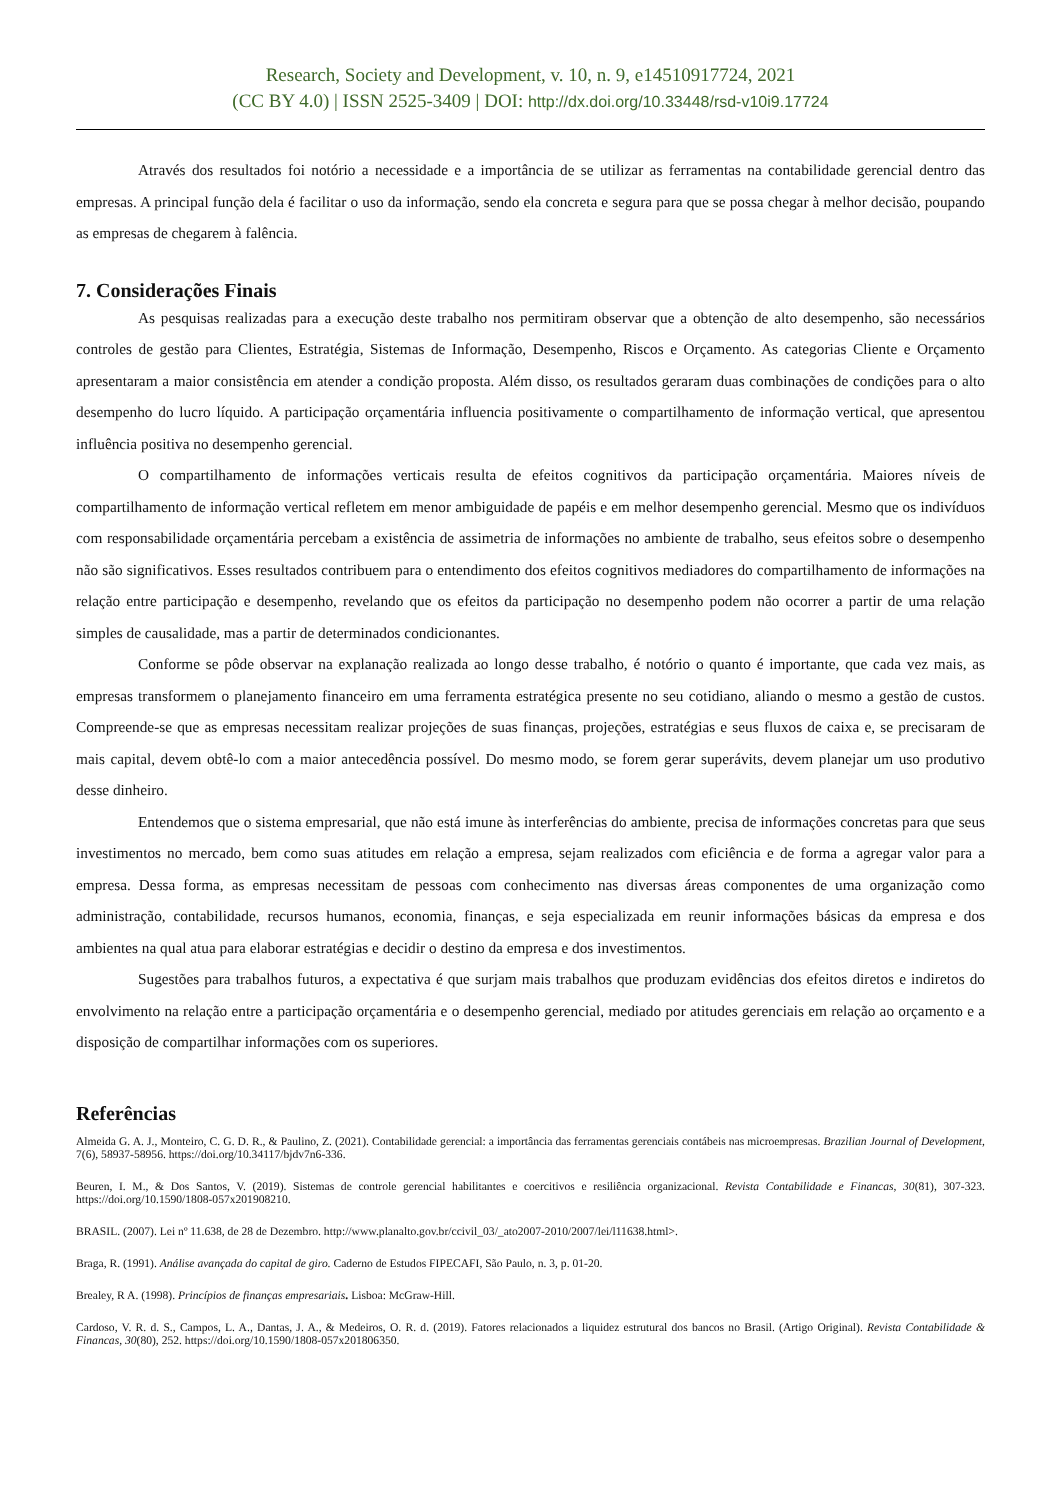Research, Society and Development, v. 10, n. 9, e14510917724, 2021
(CC BY 4.0) | ISSN 2525-3409 | DOI: http://dx.doi.org/10.33448/rsd-v10i9.17724
Através dos resultados foi notório a necessidade e a importância de se utilizar as ferramentas na contabilidade gerencial dentro das empresas. A principal função dela é facilitar o uso da informação, sendo ela concreta e segura para que se possa chegar à melhor decisão, poupando as empresas de chegarem à falência.
7. Considerações Finais
As pesquisas realizadas para a execução deste trabalho nos permitiram observar que a obtenção de alto desempenho, são necessários controles de gestão para Clientes, Estratégia, Sistemas de Informação, Desempenho, Riscos e Orçamento. As categorias Cliente e Orçamento apresentaram a maior consistência em atender a condição proposta. Além disso, os resultados geraram duas combinações de condições para o alto desempenho do lucro líquido. A participação orçamentária influencia positivamente o compartilhamento de informação vertical, que apresentou influência positiva no desempenho gerencial.
O compartilhamento de informações verticais resulta de efeitos cognitivos da participação orçamentária. Maiores níveis de compartilhamento de informação vertical refletem em menor ambiguidade de papéis e em melhor desempenho gerencial. Mesmo que os indivíduos com responsabilidade orçamentária percebam a existência de assimetria de informações no ambiente de trabalho, seus efeitos sobre o desempenho não são significativos. Esses resultados contribuem para o entendimento dos efeitos cognitivos mediadores do compartilhamento de informações na relação entre participação e desempenho, revelando que os efeitos da participação no desempenho podem não ocorrer a partir de uma relação simples de causalidade, mas a partir de determinados condicionantes.
Conforme se pôde observar na explanação realizada ao longo desse trabalho, é notório o quanto é importante, que cada vez mais, as empresas transformem o planejamento financeiro em uma ferramenta estratégica presente no seu cotidiano, aliando o mesmo a gestão de custos. Compreende-se que as empresas necessitam realizar projeções de suas finanças, projeções, estratégias e seus fluxos de caixa e, se precisaram de mais capital, devem obtê-lo com a maior antecedência possível. Do mesmo modo, se forem gerar superávits, devem planejar um uso produtivo desse dinheiro.
Entendemos que o sistema empresarial, que não está imune às interferências do ambiente, precisa de informações concretas para que seus investimentos no mercado, bem como suas atitudes em relação a empresa, sejam realizados com eficiência e de forma a agregar valor para a empresa. Dessa forma, as empresas necessitam de pessoas com conhecimento nas diversas áreas componentes de uma organização como administração, contabilidade, recursos humanos, economia, finanças, e seja especializada em reunir informações básicas da empresa e dos ambientes na qual atua para elaborar estratégias e decidir o destino da empresa e dos investimentos.
Sugestões para trabalhos futuros, a expectativa é que surjam mais trabalhos que produzam evidências dos efeitos diretos e indiretos do envolvimento na relação entre a participação orçamentária e o desempenho gerencial, mediado por atitudes gerenciais em relação ao orçamento e a disposição de compartilhar informações com os superiores.
Referências
Almeida G. A. J., Monteiro, C. G. D. R., & Paulino, Z. (2021). Contabilidade gerencial: a importância das ferramentas gerenciais contábeis nas microempresas. Brazilian Journal of Development, 7(6), 58937-58956. https://doi.org/10.34117/bjdv7n6-336.
Beuren, I. M., & Dos Santos, V. (2019). Sistemas de controle gerencial habilitantes e coercitivos e resiliência organizacional. Revista Contabilidade e Financas, 30(81), 307-323. https://doi.org/10.1590/1808-057x201908210.
BRASIL. (2007). Lei nº 11.638, de 28 de Dezembro. http://www.planalto.gov.br/ccivil_03/_ato2007-2010/2007/lei/l11638.html>.
Braga, R. (1991). Análise avançada do capital de giro. Caderno de Estudos FIPECAFI, São Paulo, n. 3, p. 01-20.
Brealey, R A. (1998). Princípios de finanças empresariais. Lisboa: McGraw-Hill.
Cardoso, V. R. d. S., Campos, L. A., Dantas, J. A., & Medeiros, O. R. d. (2019). Fatores relacionados a liquidez estrutural dos bancos no Brasil. (Artigo Original). Revista Contabilidade & Financas, 30(80), 252. https://doi.org/10.1590/1808-057x201806350.